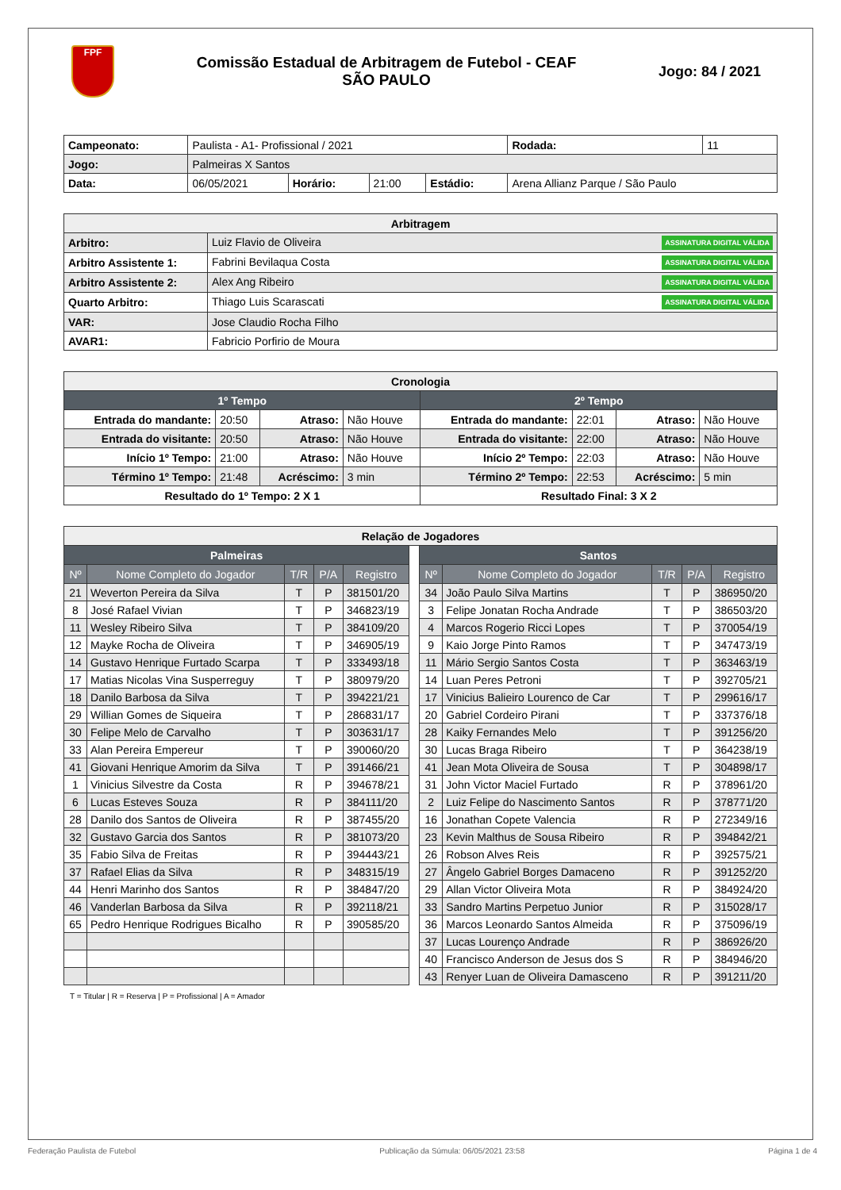FPF
Comissão Estadual de Arbitragem de Futebol - CEAF
SÃO PAULO
Jogo: 84 / 2021
| Campeonato: | Paulista - A1- Profissional / 2021 | | | | | Rodada: | 11 |
| Jogo: | Palmeiras X Santos | | | | | | |
| Data: | 06/05/2021 | Horário: | 21:00 | Estádio: | Arena Allianz Parque / São Paulo | | |
| Arbitragem | |
| --- | --- |
| Arbitro: | Luiz Flavio de Oliveira ASSINATURA DIGITAL VÁLIDA |
| Arbitro Assistente 1: | Fabrini Bevilaqua Costa ASSINATURA DIGITAL VÁLIDA |
| Arbitro Assistente 2: | Alex Ang Ribeiro ASSINATURA DIGITAL VÁLIDA |
| Quarto Arbitro: | Thiago Luis Scarascati ASSINATURA DIGITAL VÁLIDA |
| VAR: | Jose Claudio Rocha Filho |
| AVAR1: | Fabricio Porfirio de Moura |
| Cronologia | | | | | | | |
| --- | --- | --- | --- | --- | --- | --- | --- |
| 1º Tempo | | | | 2º Tempo | | | |
| Entrada do mandante: | 20:50 | Atraso: | Não Houve | Entrada do mandante: | 22:01 | Atraso: | Não Houve |
| Entrada do visitante: | 20:50 | Atraso: | Não Houve | Entrada do visitante: | 22:00 | Atraso: | Não Houve |
| Início 1º Tempo: | 21:00 | Atraso: | Não Houve | Início 2º Tempo: | 22:03 | Atraso: | Não Houve |
| Término 1º Tempo: | 21:48 | Acréscimo: | 3 min | Término 2º Tempo: | 22:53 | Acréscimo: | 5 min |
| Resultado do 1º Tempo: 2 X 1 | | | | Resultado Final: 3 X 2 | | | |
| Relação de Jogadores | | | | | | | | | | |
| --- | --- | --- | --- | --- | --- | --- | --- | --- | --- | --- |
| Palmeiras | | | | | | Santos | | | | |
| Nº | Nome Completo do Jogador | T/R | P/A | Registro | | Nº | Nome Completo do Jogador | T/R | P/A | Registro |
| 21 | Weverton Pereira da Silva | T | P | 381501/20 | | 34 | João Paulo Silva Martins | T | P | 386950/20 |
| 8 | José Rafael Vivian | T | P | 346823/19 | | 3 | Felipe Jonatan Rocha Andrade | T | P | 386503/20 |
| 11 | Wesley Ribeiro Silva | T | P | 384109/20 | | 4 | Marcos Rogerio Ricci Lopes | T | P | 370054/19 |
| 12 | Mayke Rocha de Oliveira | T | P | 346905/19 | | 9 | Kaio Jorge Pinto Ramos | T | P | 347473/19 |
| 14 | Gustavo Henrique Furtado Scarpa | T | P | 333493/18 | | 11 | Mário Sergio Santos Costa | T | P | 363463/19 |
| 17 | Matias Nicolas Vina Susperreguy | T | P | 380979/20 | | 14 | Luan Peres Petroni | T | P | 392705/21 |
| 18 | Danilo Barbosa da Silva | T | P | 394221/21 | | 17 | Vinicius Balieiro Lourenco de Car | T | P | 299616/17 |
| 29 | Willian Gomes de Siqueira | T | P | 286831/17 | | 20 | Gabriel Cordeiro Pirani | T | P | 337376/18 |
| 30 | Felipe Melo de Carvalho | T | P | 303631/17 | | 28 | Kaiky Fernandes Melo | T | P | 391256/20 |
| 33 | Alan Pereira Empereur | T | P | 390060/20 | | 30 | Lucas Braga Ribeiro | T | P | 364238/19 |
| 41 | Giovani Henrique Amorim da Silva | T | P | 391466/21 | | 41 | Jean Mota Oliveira de Sousa | T | P | 304898/17 |
| 1 | Vinicius Silvestre da Costa | R | P | 394678/21 | | 31 | John Victor Maciel Furtado | R | P | 378961/20 |
| 6 | Lucas Esteves Souza | R | P | 384111/20 | | 2 | Luiz Felipe do Nascimento Santos | R | P | 378771/20 |
| 28 | Danilo dos Santos de Oliveira | R | P | 387455/20 | | 16 | Jonathan Copete Valencia | R | P | 272349/16 |
| 32 | Gustavo Garcia dos Santos | R | P | 381073/20 | | 23 | Kevin Malthus de Sousa Ribeiro | R | P | 394842/21 |
| 35 | Fabio Silva de Freitas | R | P | 394443/21 | | 26 | Robson Alves Reis | R | P | 392575/21 |
| 37 | Rafael Elias da Silva | R | P | 348315/19 | | 27 | Ângelo Gabriel Borges Damaceno | R | P | 391252/20 |
| 44 | Henri Marinho dos Santos | R | P | 384847/20 | | 29 | Allan Victor Oliveira Mota | R | P | 384924/20 |
| 46 | Vanderlan Barbosa da Silva | R | P | 392118/21 | | 33 | Sandro Martins Perpetuo Junior | R | P | 315028/17 |
| 65 | Pedro Henrique Rodrigues Bicalho | R | P | 390585/20 | | 36 | Marcos Leonardo Santos Almeida | R | P | 375096/19 |
| | | | | | | 37 | Lucas Lourenço Andrade | R | P | 386926/20 |
| | | | | | | 40 | Francisco Anderson de Jesus dos S | R | P | 384946/20 |
| | | | | | | 43 | Renyer Luan de Oliveira Damasceno | R | P | 391211/20 |
T = Titular | R = Reserva | P = Profissional | A = Amador
Federação Paulista de Futebol Publicação da Súmula: 06/05/2021 23:58 Página 1 de 4